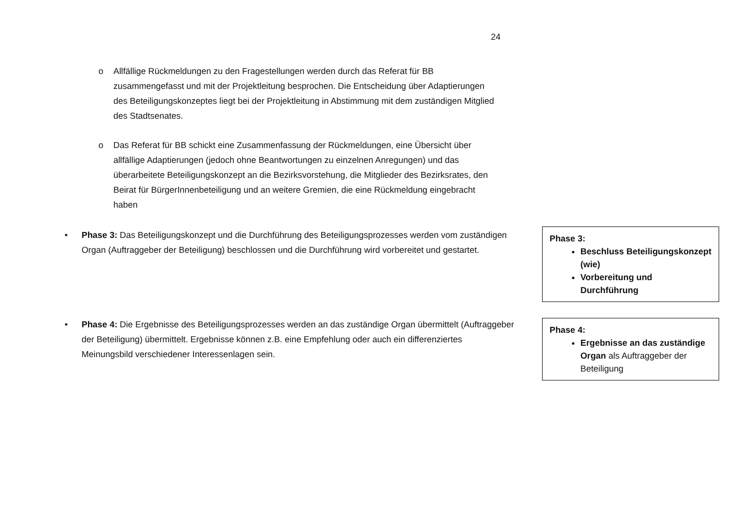24
o Allfällige Rückmeldungen zu den Fragestellungen werden durch das Referat für BB zusammengefasst und mit der Projektleitung besprochen. Die Entscheidung über Adaptierungen des Beteiligungskonzeptes liegt bei der Projektleitung in Abstimmung mit dem zuständigen Mitglied des Stadtsenates.
o Das Referat für BB schickt eine Zusammenfassung der Rückmeldungen, eine Übersicht über allfällige Adaptierungen (jedoch ohne Beantwortungen zu einzelnen Anregungen) und das überarbeitete Beteiligungskonzept an die Bezirksvorstehung, die Mitglieder des Bezirksrates, den Beirat für BürgerInnenbeteiligung und an weitere Gremien, die eine Rückmeldung eingebracht haben
• Phase 3: Das Beteiligungskonzept und die Durchführung des Beteiligungsprozesses werden vom zuständigen Organ (Auftraggeber der Beteiligung) beschlossen und die Durchführung wird vorbereitet und gestartet.
Phase 3:
Beschluss Beteiligungskonzept (wie)
Vorbereitung und Durchführung
• Phase 4: Die Ergebnisse des Beteiligungsprozesses werden an das zuständige Organ übermittelt (Auftraggeber der Beteiligung) übermittelt. Ergebnisse können z.B. eine Empfehlung oder auch ein differenziertes Meinungsbild verschiedener Interessenlagen sein.
Phase 4:
Ergebnisse an das zuständige Organ als Auftraggeber der Beteiligung